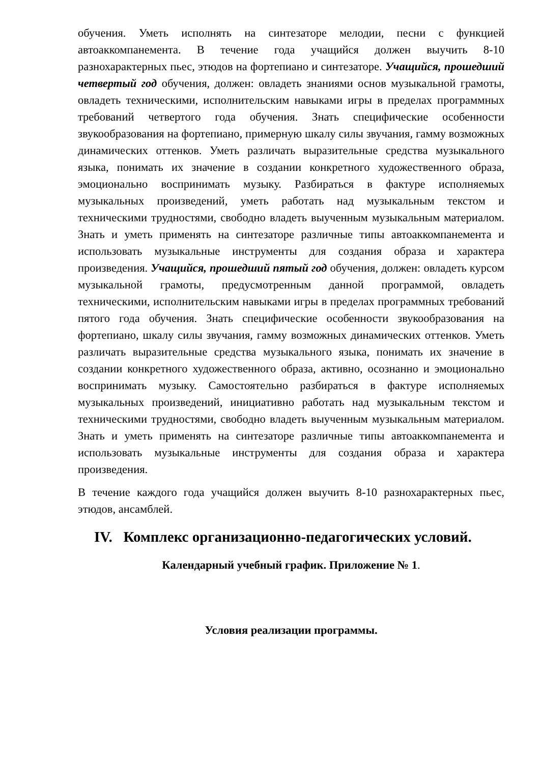обучения. Уметь исполнять на синтезаторе мелодии, песни с функцией автоаккомпанемента. В течение года учащийся должен выучить 8-10 разнохарактерных пьес, этюдов на фортепиано и синтезаторе. Учащийся, прошедший четвертый год обучения, должен: овладеть знаниями основ музыкальной грамоты, овладеть техническими, исполнительским навыками игры в пределах программных требований четвертого года обучения. Знать специфические особенности звукообразования на фортепиано, примерную шкалу силы звучания, гамму возможных динамических оттенков. Уметь различать выразительные средства музыкального языка, понимать их значение в создании конкретного художественного образа, эмоционально воспринимать музыку. Разбираться в фактуре исполняемых музыкальных произведений, уметь работать над музыкальным текстом и техническими трудностями, свободно владеть выученным музыкальным материалом. Знать и уметь применять на синтезаторе различные типы автоаккомпанемента и использовать музыкальные инструменты для создания образа и характера произведения. Учащийся, прошедший пятый год обучения, должен: овладеть курсом музыкальной грамоты, предусмотренным данной программой, овладеть техническими, исполнительским навыками игры в пределах программных требований пятого года обучения. Знать специфические особенности звукообразования на фортепиано, шкалу силы звучания, гамму возможных динамических оттенков. Уметь различать выразительные средства музыкального языка, понимать их значение в создании конкретного художественного образа, активно, осознанно и эмоционально воспринимать музыку. Самостоятельно разбираться в фактуре исполняемых музыкальных произведений, инициативно работать над музыкальным текстом и техническими трудностями, свободно владеть выученным музыкальным материалом. Знать и уметь применять на синтезаторе различные типы автоаккомпанемента и использовать музыкальные инструменты для создания образа и характера произведения.
В течение каждого года учащийся должен выучить 8-10 разнохарактерных пьес, этюдов, ансамблей.
IV. Комплекс организационно-педагогических условий.
Календарный учебный график. Приложение № 1.
Условия реализации программы.